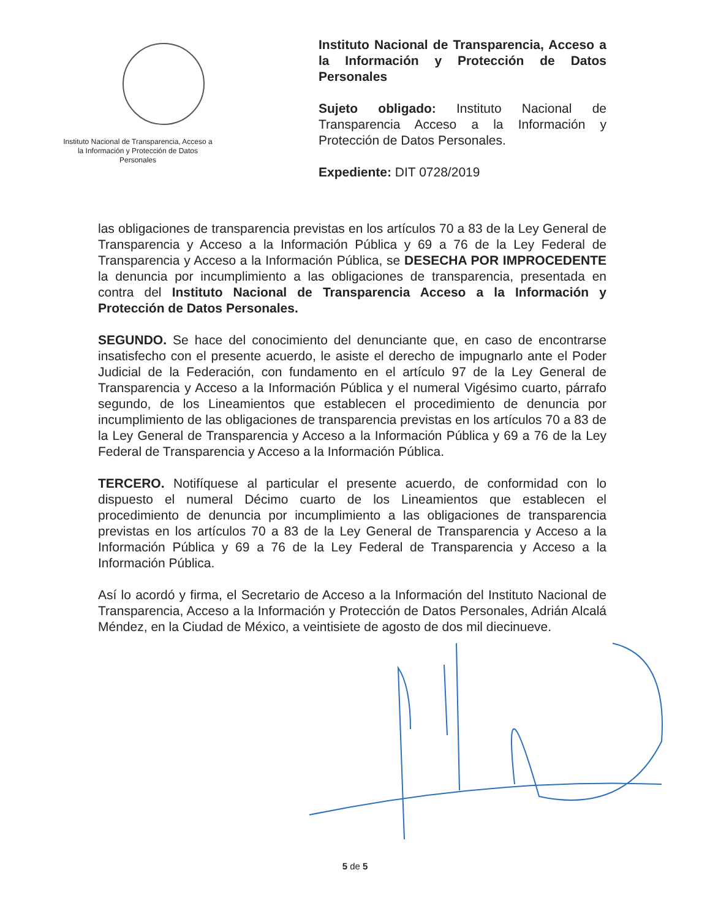Instituto Nacional de Transparencia, Acceso a la Información y Protección de Datos Personales
Instituto Nacional de Transparencia, Acceso a la Información y Protección de Datos Personales
Sujeto obligado: Instituto Nacional de Transparencia Acceso a la Información y Protección de Datos Personales.
Expediente: DIT 0728/2019
las obligaciones de transparencia previstas en los artículos 70 a 83 de la Ley General de Transparencia y Acceso a la Información Pública y 69 a 76 de la Ley Federal de Transparencia y Acceso a la Información Pública, se DESECHA POR IMPROCEDENTE la denuncia por incumplimiento a las obligaciones de transparencia, presentada en contra del Instituto Nacional de Transparencia Acceso a la Información y Protección de Datos Personales.
SEGUNDO. Se hace del conocimiento del denunciante que, en caso de encontrarse insatisfecho con el presente acuerdo, le asiste el derecho de impugnarlo ante el Poder Judicial de la Federación, con fundamento en el artículo 97 de la Ley General de Transparencia y Acceso a la Información Pública y el numeral Vigésimo cuarto, párrafo segundo, de los Lineamientos que establecen el procedimiento de denuncia por incumplimiento de las obligaciones de transparencia previstas en los artículos 70 a 83 de la Ley General de Transparencia y Acceso a la Información Pública y 69 a 76 de la Ley Federal de Transparencia y Acceso a la Información Pública.
TERCERO. Notifíquese al particular el presente acuerdo, de conformidad con lo dispuesto el numeral Décimo cuarto de los Lineamientos que establecen el procedimiento de denuncia por incumplimiento a las obligaciones de transparencia previstas en los artículos 70 a 83 de la Ley General de Transparencia y Acceso a la Información Pública y 69 a 76 de la Ley Federal de Transparencia y Acceso a la Información Pública.
Así lo acordó y firma, el Secretario de Acceso a la Información del Instituto Nacional de Transparencia, Acceso a la Información y Protección de Datos Personales, Adrián Alcalá Méndez, en la Ciudad de México, a veintisiete de agosto de dos mil diecinueve.
5 de 5